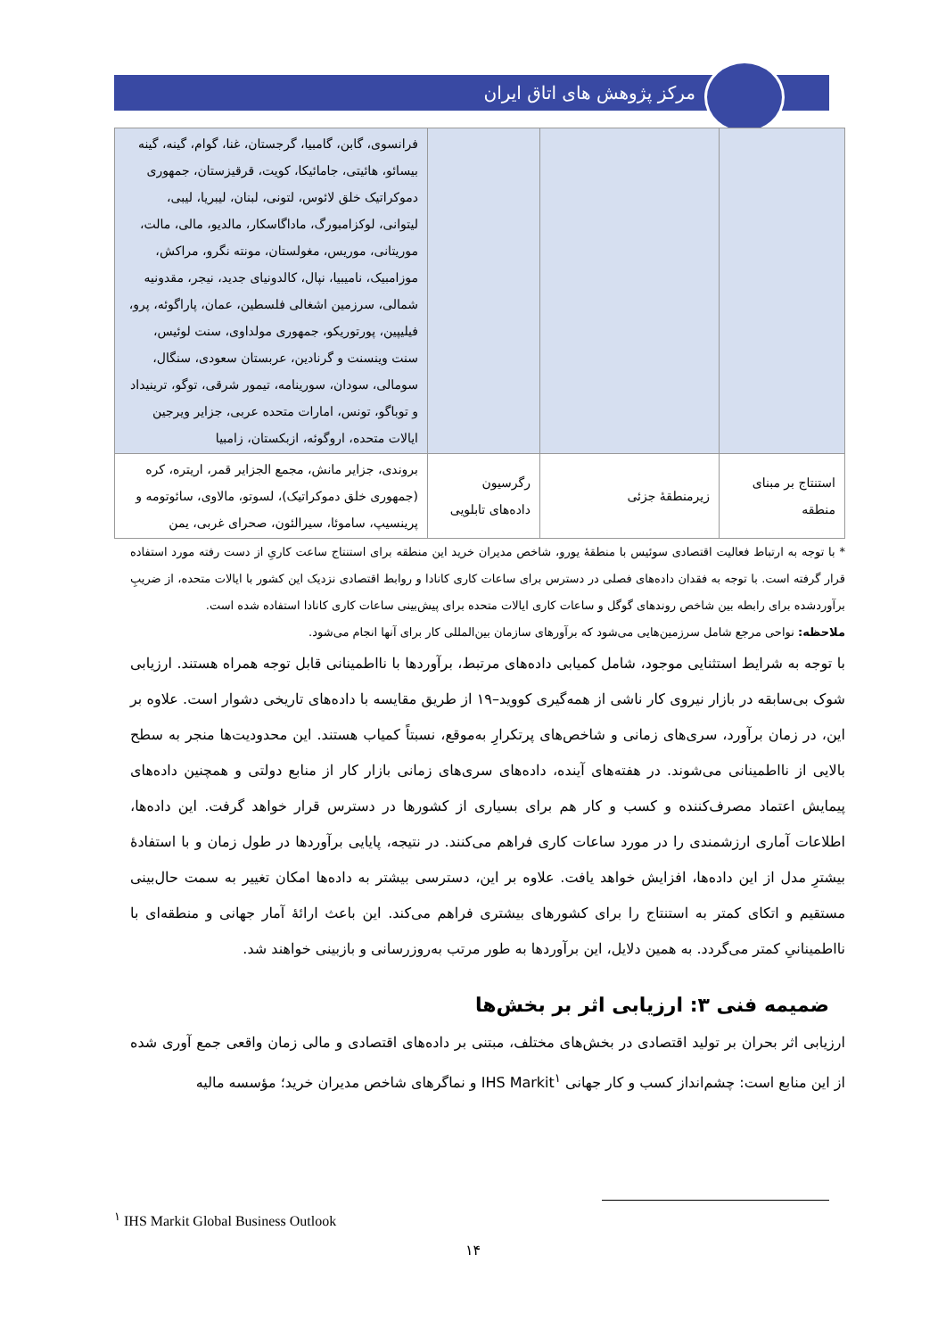مرکز پژوهش های اتاق ایران
| | | | فرانسوی، گابن، گامبیا، گرجستان، غنا، گوام، گینه، گینه بیسائو، هائیتی، جامائیکا، کویت، قرقیزستان، جمهوری دموکراتیک خلق لائوس، لتونی، لبنان، لیبریا، لیبی، لیتوانی، لوکزامبورگ، ماداگاسکار، مالدیو، مالی، مالت، موریتانی، موریس، مغولستان، مونته نگرو، مراکش، موزامبیک، نامیبیا، نپال، کالدونیای جدید، نیجر، مقدونیه شمالی، سرزمین اشغالی فلسطین، عمان، پاراگوئه، پرو، فیلیپین، پورتوریکو، جمهوری مولداوی، سنت لوئیس، سنت وینسنت و گرنادین، عربستان سعودی، سنگال، سومالی، سودان، سورینامه، تیمور شرقی، توگو، ترینیداد و توباگو، تونس، امارات متحده عربی، جزایر ویرجین ایالات متحده، اروگوئه، ازبکستان، زامبیا |
| استنتاج بر مبنای منطقه | زیرمنطقهٔ جزئی | رگرسیون داده‌های تابلویی | بروندی، جزایر مانش، مجمع الجزایر قمر، اریتره، کره (جمهوری خلق دموکراتیک)، لسوتو، مالاوی، سائوتومه و پرینسیپ، ساموئا، سیرالئون، صحرای غربی، یمن |
* با توجه به ارتباط فعالیت اقتصادی سوئیس با منطقهٔ یورو، شاخص مدیران خرید این منطقه برای استنتاج ساعت کاریِ از دست رفته مورد استفاده قرار گرفته است. با توجه به فقدان داده‌های فصلی در دسترس برای ساعات کاری کانادا و روابط اقتصادی نزدیک این کشور با ایالات متحده، از ضریبِ برآوردشده برای رابطه بین شاخص روندهای گوگل و ساعات کاری ایالات متحده برای پیش‌بینی ساعات کاری کانادا استفاده شده است.
ملاحظه: نواحی مرجع شامل سرزمین‌هایی می‌شود که برآورهای سازمان بین‌المللی کار برای آنها انجام می‌شود.
با توجه به شرایط استثنایی موجود، شامل کمیابی داده‌های مرتبط، برآوردها با نااطمینانی قابل توجه همراه هستند. ارزیابی شوک بی‌سابقه در بازار نیروی کار ناشی از همه‌گیری کووید–۱۹ از طریق مقایسه با داده‌های تاریخی دشوار است. علاوه بر این، در زمان برآورد، سری‌های زمانی و شاخص‌های پرتکرارِ به‌موقع، نسبتاً کمیاب هستند. این محدودیت‌ها منجر به سطح بالایی از نااطمینانی می‌شوند. در هفته‌های آینده، داده‌های سری‌های زمانی بازار کار از منابع دولتی و همچنین داده‌های پیمایش اعتماد مصرف‌کننده و کسب و کار هم برای بسیاری از کشورها در دسترس قرار خواهد گرفت. این داده‌ها، اطلاعات آماری ارزشمندی را در مورد ساعات کاری فراهم می‌کنند. در نتیجه، پایایی برآوردها در طول زمان و با استفادهٔ بیشترِ مدل از این داده‌ها، افزایش خواهد یافت. علاوه بر این، دسترسی بیشتر به داده‌ها امکان تغییر به سمت حال‌بینی مستقیم و اتکای کمتر به استنتاج را برای کشورهای بیشتری فراهم می‌کند. این باعث ارائهٔ آمار جهانی و منطقه‌ای با نااطمینانیِ کمتر می‌گردد. به همین دلایل، این برآوردها به طور مرتب به‌روزرسانی و بازبینی خواهند شد.
ضمیمه فنی ۳: ارزیابی اثر بر بخش‌ها
ارزیابی اثر بحران بر تولید اقتصادی در بخش‌های مختلف، مبتنی بر داده‌های اقتصادی و مالی زمان واقعی جمع آوری شده از این منابع است: چشم‌انداز کسب و کار جهانی IHS Markit<sup>۱</sup> و نماگرهای شاخص مدیران خرید؛ مؤسسه مالیه
<sup>۱</sup> IHS Markit Global Business Outlook
۱۴